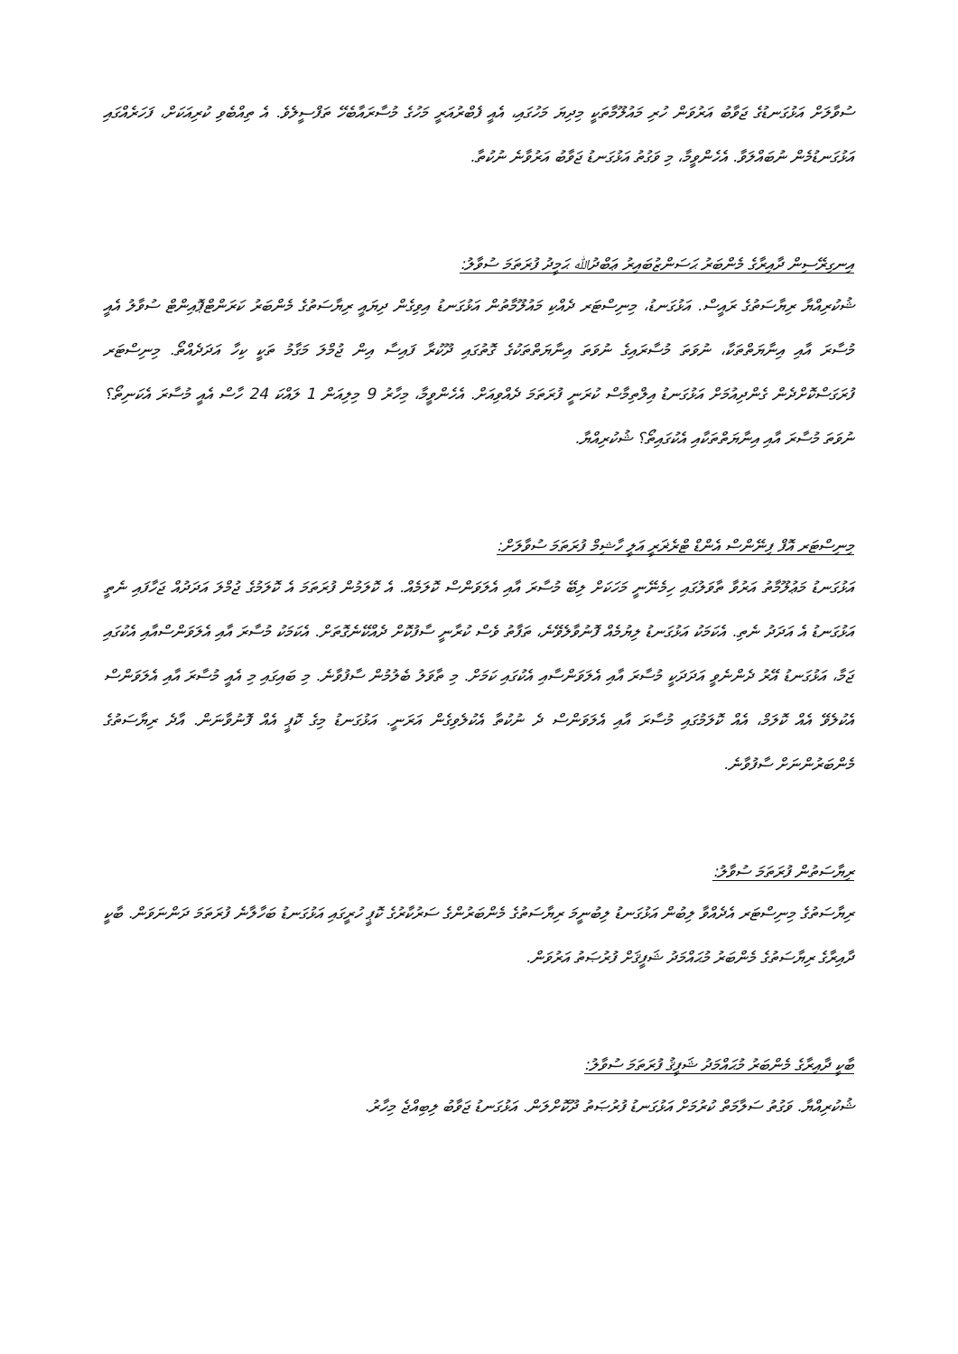ސުވާލަށް އަޅުގަނޑުގެ ޖަވާބު އަރުވަން ހުރި މައުލޫމާތަކީ މިދިޔަ މަހުގައި، އެއީ ފެބްރުއަރީ މަހުގެ މުސާރައާބެހޭ ތަފްސީލެވެ. އެ ތިއްބެވި ކުރިއަކަށް، ފަހަރެއްގައި އަޅުގަނޑުމެން ނުބައްލަވާ. އެހެންވީމާ، މި ވަގުތު އަޅުގަނޑު ޖަވާބު އަރުވާނެ ނުކުތާ.
އިނގިރޭސިން ދާއިރާގެ މެންބަރު ޙަސަންޒުބައިރު ޢަބްދުﷲ ޙަމީދު ފުރަތަމަ ސުވާލު:
ޝުކުރިއްޔާ ރިޔާސަތުގެ ރައީސް. އަޅުގަނޑު، މިނިސްޓަރ ދެއްކި މައުލޫމާތުން އަޅުގަނޑު އިވިގެން ދިޔައީ ރިޔާސަތުގެ މެންބަރު ކަރަންޓްޕޮއިންޓް ސުވާލު އެއީ މުސާރަ އާއި އިނާޔަތްތަކާ، ނުވަތަ މުސާރައިގެ ނުވަތަ އިނާޔަތްތަކުގެ ގޮތުގައި ދޫކުރާ ފައިސާ އިން ޖުމްލަ މަގާމު ތަކީ ކިހާ އަދަދެއްތޯ. މިނިސްޓަރ ފުރަގަސްކޮށްދެން ގެންދިއުމަށް އަޅުގަނޑު އިލްތިމާސް ކުރަނީ ފުރަތަމަ ދެއްވިއަށް. އެހެންވީމާ، މިހާރު 9 މިލިއަން 1 ލައްކަ 24 ހާސް އެއީ މުސާރަ އެކަނިތޯ؟ ނުވަތަ މުސާރަ އާއި އިނާޔަތްތަކާއި އެކުގައިތޯ؟ ޝުކުރިއްޔާ.
މިނިސްޓަރ އޮފް ފިނޭންސް އެންޑް ޓްރެޜަރީ އަލީ ހާޝިމް ފުރަތަމަ ސުވާލަށް:
އަޅުގަނޑު މަޢުލޫމާތު އަރުވާ ތާވަލުގައި ހިމެނޭނީ މަހަކަށް ލިބޭ މުސާރަ އާއި އެލަވަންސް ކޮލަމެއް. އެ ކޮލަމުން ފުރަތަމަ އެ ކޮލަމުގެ ޖުމްލަ އަދަދުއް ޖަހާފައި ނެތީ އަޅުގަނޑު އެ އަދަދު ނެތި. އެކަމަކު އަޅުގަނޑު ލިޔުމެއް ފޮނުވާލެވޭނެ، ތަފާތު ވެސް ކުރާނީ ސާފުކޮށް ދެއްކޭނެގޮތަށް. އެކަމަކު މުސާރަ އާއި އެލަވަންސްއާއި އެކުގައި ޖަމާ، އަޅުގަނޑު އޭރު ދެންނެވީ އަދަދަކީ މުސާރަ އާއި އެލަވަންސާއި އެކުގައި ކަމަށް. މި ތާވަލު ބެލުމުން ސާފުވާނެ. މި ބައިގައި މި އެއީ މުސާރަ އާއި އެލަވަންސް އެކުލެވޭ އެއް ކޮލަމް، އެއް ކޮލަމުގައި މުސާރަ އާއި އެލަވަންސް ދެ ނުކުތާ އެކުލެވިގެން އަރަނީ. އަޅުގަނޑު މިގެ ކޮޕީ އެއް ފޮނުވާނަން. އާދެ ރިޔާސަތުގެ މެންބަރުންނަށް ސާފުވާނެ.
ރިޔާސަތުން ފުރަތަމަ ސުވާލު:
ރިޔާސަތުގެ މިނިސްޓަރ އެދެއްވާ ލިބުން އަޅުގަނޑު ލިބުނީމަ ރިޔާސަތުގެ މެންބަރުންގެ ސަރުކާރުގެ ކޮޕީ ހުރީގައި އަޅުގަނޑު ބަހާލާނެ ފުރަތަމަ ދަންނަވަން. ބާކީ ދާއިރާގެ ރިޔާސަތުގެ މެންބަރު މުޙައްމަދު ޝަފީޤަށް ފުރުޞަތު އަރުވަން.
ބާކީ ދާއިރާގެ މެންބަރު މުޙައްމަދު ޝަފީޤު ފުރަތަމަ ސުވާލު:
ޝުކުރިއްޔާ. ވަގުތު ސަލާމަތް ކުރުމަށް އަޅުގަނޑު ފުރުޞަތު ދޫކޮށްލަން. އަޅުގަނޑު ޖަވާބު ލިބިއްޖެ މިހާރު.